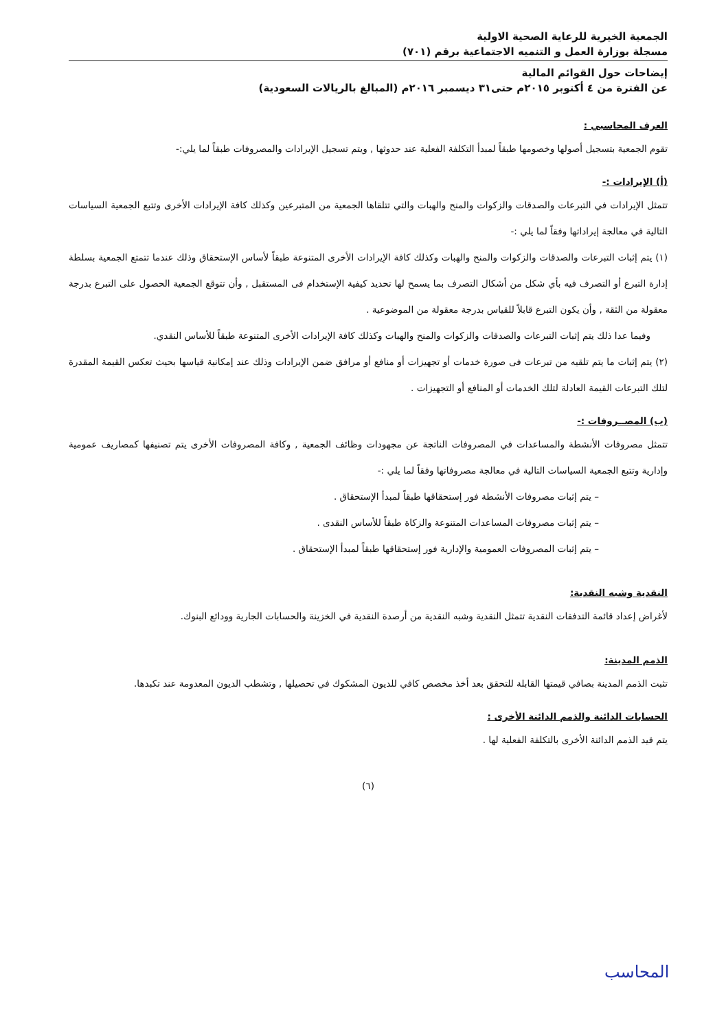الجمعية الخيرية للرعاية الصحية الاولية
مسجلة بوزارة العمل و التنميه الاجتماعية برقم (٧٠١)
إيضاحات حول القوائم المالية
عن الفترة من ٤ أكتوبر ٢٠١٥م حتى٣١ ديسمبر ٢٠١٦م (المبالغ بالريالات السعودية)
العرف المحاسبي :
تقوم الجمعية بتسجيل أصولها وخصومها طبقاً لمبدأ التكلفة الفعلية عند حدوثها , ويتم تسجيل الإيرادات والمصروفات طبقاً لما يلي:-
(أ) الإيرادات :-
تتمثل الإيرادات في التبرعات والصدقات والزكوات والمنح والهبات والتي تتلقاها الجمعية من المتبرعين وكذلك كافة الإيرادات الأخرى وتتبع الجمعية السياسات التالية في معالجة إيراداتها وفقاً لما يلي :-
(١) يتم إثبات التبرعات والصدقات والزكوات والمنح والهبات وكذلك كافة الإيرادات الأخرى المتنوعة طبقاً لأساس الإستحقاق وذلك عندما تتمتع الجمعية بسلطة إدارة التبرع أو التصرف فيه بأي شكل من أشكال التصرف بما يسمح لها تحديد كيفية الإستخدام فى المستقبل , وأن تتوقع الجمعية الحصول على التبرع بدرجة معقولة من الثقة , وأن يكون التبرع قابلاً للقياس بدرجة معقولة من الموضوعية .
وفيما عدا ذلك يتم إثبات التبرعات والصدقات والزكوات والمنح والهبات وكذلك كافة الإيرادات الأخرى المتنوعة طبقاً للأساس النقدي.
(٢) يتم إثبات ما يتم تلقيه من تبرعات فى صورة خدمات أو تجهيزات أو منافع أو مرافق ضمن الإيرادات وذلك عند إمكانية قياسها بحيث تعكس القيمة المقدرة لتلك التبرعات القيمة العادلة لتلك الخدمات أو المنافع أو التجهيزات .
(ب) المصــروفات :-
تتمثل مصروفات الأنشطة والمساعدات في المصروفات الناتجة عن مجهودات وظائف الجمعية , وكافة المصروفات الأخرى يتم تصنيفها كمصاريف عمومية وإدارية وتتبع الجمعية السياسات التالية في معالجة مصروفاتها وفقاً لما يلي :-
– يتم إثبات مصروفات الأنشطة فور إستحقاقها طبقاً لمبدأ الإستحقاق .
– يتم إثبات مصروفات المساعدات المتنوعة والزكاة طبقاً للأساس النقدى .
– يتم إثبات المصروفات العمومية والإدارية فور إستحقاقها طبقاً لمبدأ الإستحقاق .
النقدية وشبه النقدية:
لأغراض إعداد قائمة التدفقات النقدية تتمثل النقدية وشبه النقدية من أرصدة النقدية في الخزينة والحسابات الجارية وودائع البنوك.
الذمم المدينة:
تثبت الذمم المدينة بصافي قيمتها القابلة للتحقق بعد أخذ مخصص كافي للديون المشكوك في تحصيلها , وتشطب الديون المعدومة عند تكبدها.
الحسابات الدائنة والذمم الدائنة الأخرى :
يتم قيد الذمم الدائنة الأخرى بالتكلفة الفعلية لها .
(٦)
المحاسب